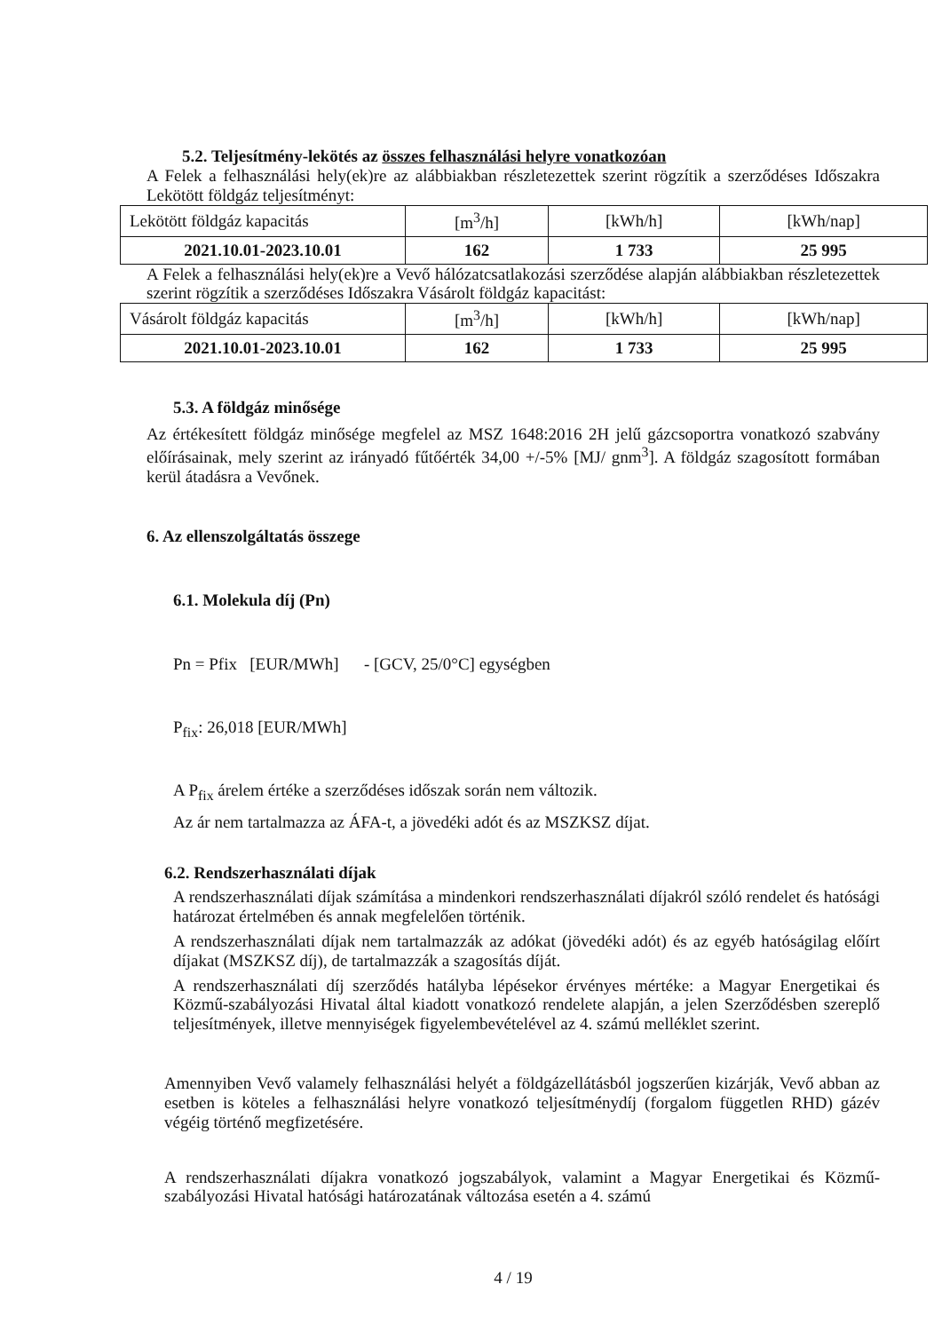5.2. Teljesítmény-lekötés az összes felhasználási helyre vonatkozóan
A Felek a felhasználási hely(ek)re az alábbiakban részletezettek szerint rögzítik a szerződéses Időszakra Lekötött földgáz teljesítményt:
| Lekötött földgáz kapacitás | [m<sup>3</sup>/h] | [kWh/h] | [kWh/nap] |
| 2021.10.01-2023.10.01 | 162 | 1 733 | 25 995 |
A Felek a felhasználási hely(ek)re a Vevő hálózatcsatlakozási szerződése alapján alábbiakban részletezettek szerint rögzítik a szerződéses Időszakra Vásárolt földgáz kapacitást:
| Vásárolt földgáz kapacitás | [m<sup>3</sup>/h] | [kWh/h] | [kWh/nap] |
| 2021.10.01-2023.10.01 | 162 | 1 733 | 25 995 |
5.3. A földgáz minősége
Az értékesített földgáz minősége megfelel az MSZ 1648:2016 2H jelű gázcsoportra vonatkozó szabvány előírásainak, mely szerint az irányadó fűtőérték 34,00 +/-5% [MJ/ gnm<sup>3</sup>]. A földgáz szagosított formában kerül átadásra a Vevőnek.
6. Az ellenszolgáltatás összege
6.1. Molekula díj (Pn)
Pn = Pfix [EUR/MWh] - [GCV, 25/0°C] egységben
P<sub>fix</sub>: 26,018 [EUR/MWh]
A P<sub>fix</sub> árelem értéke a szerződéses időszak során nem változik.
Az ár nem tartalmazza az ÁFA-t, a jövedéki adót és az MSZKSZ díjat.
6.2. Rendszerhasználati díjak
A rendszerhasználati díjak számítása a mindenkori rendszerhasználati díjakról szóló rendelet és hatósági határozat értelmében és annak megfelelően történik.
A rendszerhasználati díjak nem tartalmazzák az adókat (jövedéki adót) és az egyéb hatóságilag előírt díjakat (MSZKSZ díj), de tartalmazzák a szagosítás díját.
A rendszerhasználati díj szerződés hatályba lépésekor érvényes mértéke: a Magyar Energetikai és Közmű-szabályozási Hivatal által kiadott vonatkozó rendelete alapján, a jelen Szerződésben szereplő teljesítmények, illetve mennyiségek figyelembevételével az 4. számú melléklet szerint.
Amennyiben Vevő valamely felhasználási helyét a földgázellátásból jogszerűen kizárják, Vevő abban az esetben is köteles a felhasználási helyre vonatkozó teljesítménydíj (forgalom független RHD) gázév végéig történő megfizetésére.
A rendszerhasználati díjakra vonatkozó jogszabályok, valamint a Magyar Energetikai és Közmű-szabályozási Hivatal hatósági határozatának változása esetén a 4. számú
4 / 19